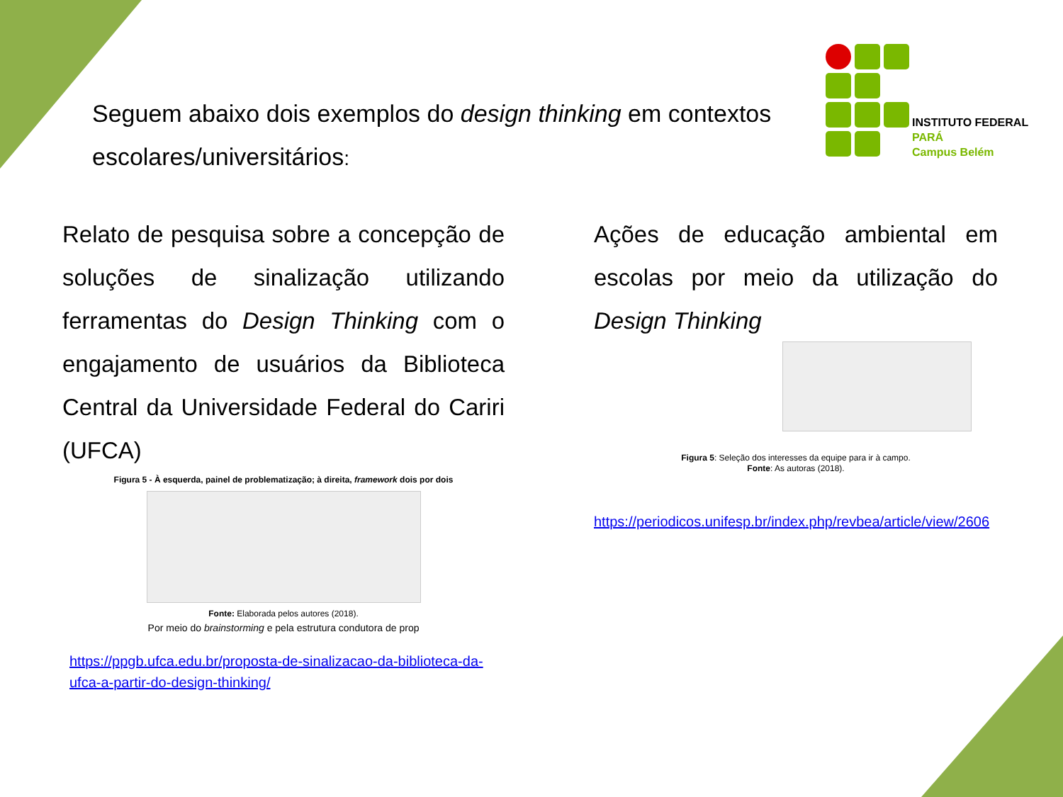Seguem abaixo dois exemplos do design thinking em contextos escolares/universitários:
INSTITUTO FEDERAL
PARÁ
Campus Belém
Relato de pesquisa sobre a concepção de soluções de sinalização utilizando ferramentas do Design Thinking com o engajamento de usuários da Biblioteca Central da Universidade Federal do Cariri (UFCA)
Figura 5 - À esquerda, painel de problematização; à direita, framework dois por dois
Fonte: Elaborada pelos autores (2018).
Por meio do brainstorming e pela estrutura condutora de prop
https://ppgb.ufca.edu.br/proposta-de-sinalizacao-da-biblioteca-da-ufca-a-partir-do-design-thinking/
Ações de educação ambiental em escolas por meio da utilização do Design Thinking
Figura 5: Seleção dos interesses da equipe para ir à campo.
Fonte: As autoras (2018).
https://periodicos.unifesp.br/index.php/revbea/article/view/2606